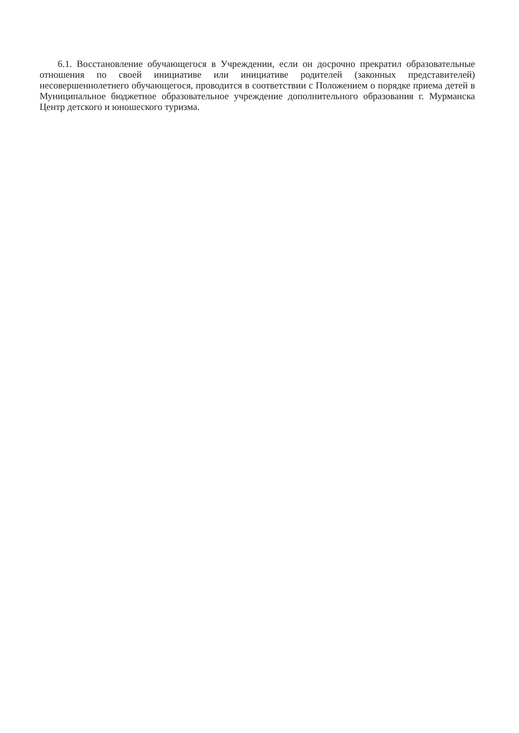6.1. Восстановление обучающегося в Учреждении, если он досрочно прекратил образовательные отношения по своей инициативе или инициативе родителей (законных представителей) несовершеннолетнего обучающегося, проводится в соответствии с Положением о порядке приема детей в Муниципальное бюджетное образовательное учреждение дополнительного образования г. Мурманска Центр детского и юношеского туризма.